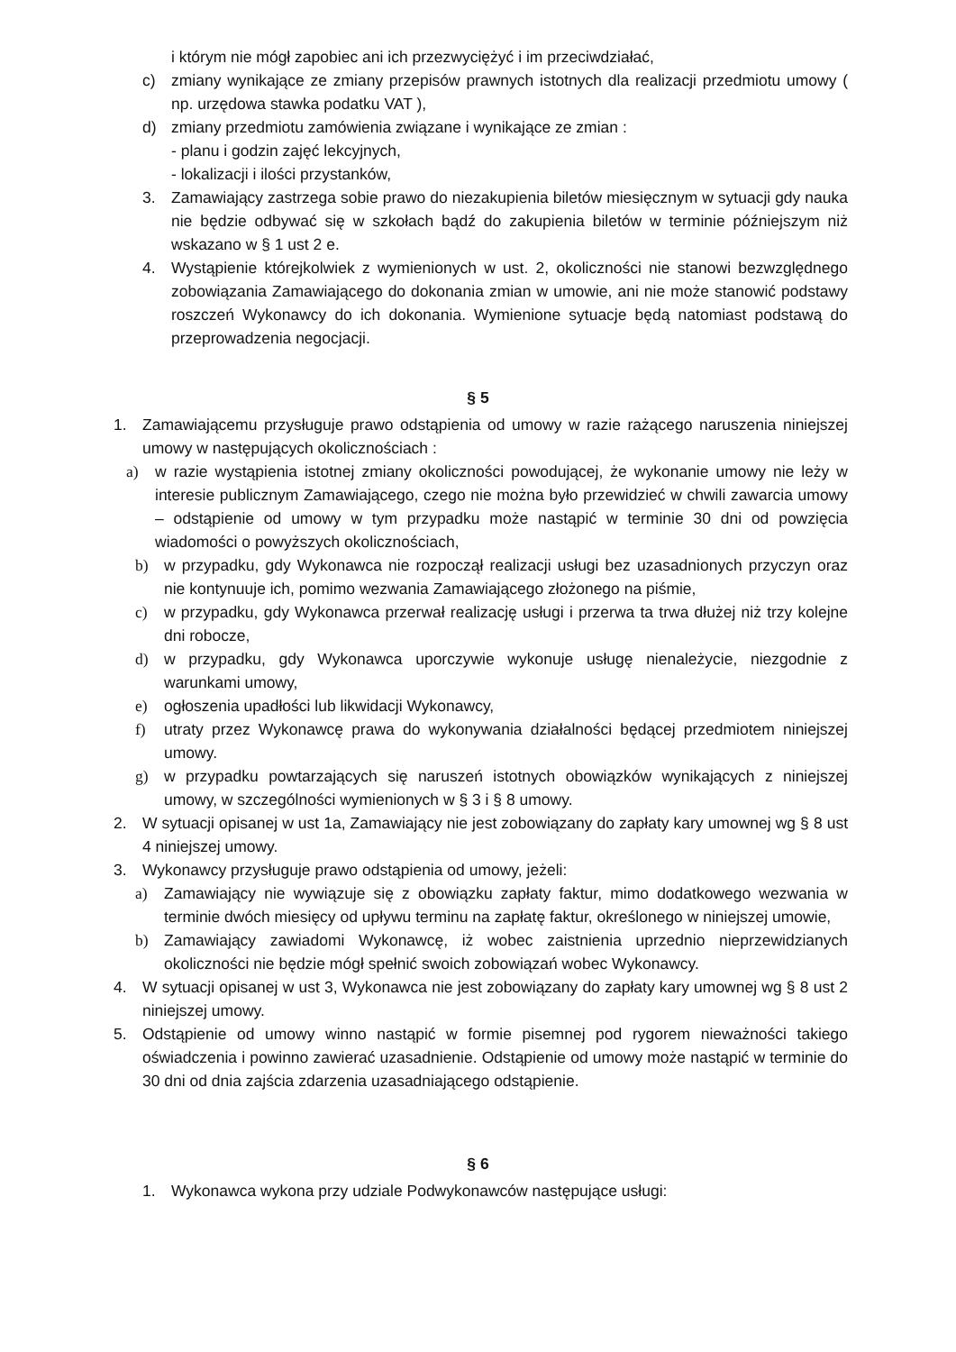i którym nie mógł zapobiec ani ich przezwyciężyć i im przeciwdziałać,
c) zmiany wynikające ze zmiany przepisów prawnych istotnych dla realizacji przedmiotu umowy ( np. urzędowa stawka podatku VAT ),
d) zmiany przedmiotu zamówienia związane i wynikające ze zmian :
- planu i godzin zajęć lekcyjnych,
- lokalizacji i ilości przystanków,
3. Zamawiający zastrzega sobie prawo do niezakupienia biletów miesięcznym w sytuacji gdy nauka nie będzie odbywać się w szkołach bądź do zakupienia biletów w terminie późniejszym niż wskazano w § 1 ust 2 e.
4. Wystąpienie którejkolwiek z wymienionych w ust. 2, okoliczności nie stanowi bezwzględnego zobowiązania Zamawiającego do dokonania zmian w umowie, ani nie może stanowić podstawy roszczeń Wykonawcy do ich dokonania. Wymienione sytuacje będą natomiast podstawą do przeprowadzenia negocjacji.
§ 5
1. Zamawiającemu przysługuje prawo odstąpienia od umowy w razie rażącego naruszenia niniejszej umowy w następujących okolicznościach :
a) w razie wystąpienia istotnej zmiany okoliczności powodującej, że wykonanie umowy nie leży w interesie publicznym Zamawiającego, czego nie można było przewidzieć w chwili zawarcia umowy – odstąpienie od umowy w tym przypadku może nastąpić w terminie 30 dni od powzięcia wiadomości o powyższych okolicznościach,
b) w przypadku, gdy Wykonawca nie rozpoczął realizacji usługi bez uzasadnionych przyczyn oraz nie kontynuuje ich, pomimo wezwania Zamawiającego złożonego na piśmie,
c) w przypadku, gdy Wykonawca przerwał realizację usługi i przerwa ta trwa dłużej niż trzy kolejne dni robocze,
d) w przypadku, gdy Wykonawca uporczywie wykonuje usługę nienależycie, niezgodnie z warunkami umowy,
e) ogłoszenia upadłości lub likwidacji Wykonawcy,
f) utraty przez Wykonawcę prawa do wykonywania działalności będącej przedmiotem niniejszej umowy.
g) w przypadku powtarzających się naruszeń istotnych obowiązków wynikających z niniejszej umowy, w szczególności wymienionych w § 3 i § 8 umowy.
2. W sytuacji opisanej w ust 1a, Zamawiający nie jest zobowiązany do zapłaty kary umownej wg § 8 ust 4 niniejszej umowy.
3. Wykonawcy przysługuje prawo odstąpienia od umowy, jeżeli:
a) Zamawiający nie wywiązuje się z obowiązku zapłaty faktur, mimo dodatkowego wezwania w terminie dwóch miesięcy od upływu terminu na zapłatę faktur, określonego w niniejszej umowie,
b) Zamawiający zawiadomi Wykonawcę, iż wobec zaistnienia uprzednio nieprzewidzianych okoliczności nie będzie mógł spełnić swoich zobowiązań wobec Wykonawcy.
4. W sytuacji opisanej w ust 3, Wykonawca nie jest zobowiązany do zapłaty kary umownej wg § 8 ust 2 niniejszej umowy.
5. Odstąpienie od umowy winno nastąpić w formie pisemnej pod rygorem nieważności takiego oświadczenia i powinno zawierać uzasadnienie. Odstąpienie od umowy może nastąpić w terminie do 30 dni od dnia zajścia zdarzenia uzasadniającego odstąpienie.
§ 6
1. Wykonawca wykona przy udziale Podwykonawców następujące usługi: